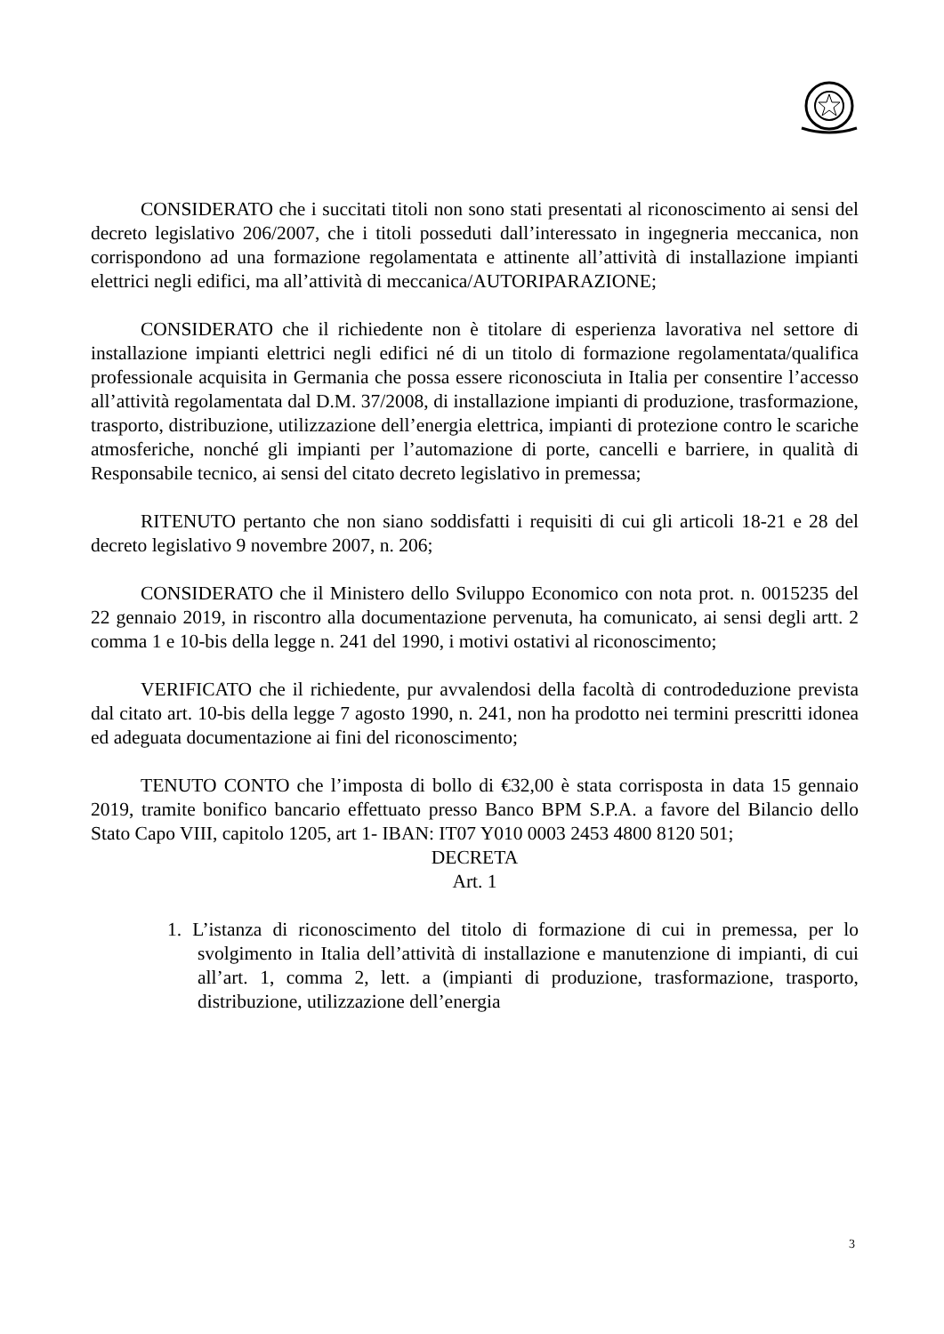CONSIDERATO che i succitati titoli non sono stati presentati al riconoscimento ai sensi del decreto legislativo 206/2007, che i titoli posseduti dall’interessato in ingegneria meccanica, non corrispondono ad una formazione regolamentata e attinente all’attività di installazione impianti elettrici negli edifici, ma all’attività di meccanica/AUTORIPARAZIONE;
CONSIDERATO che il richiedente non è titolare di esperienza lavorativa nel settore di installazione impianti elettrici negli edifici né di un titolo di formazione regolamentata/qualifica professionale acquisita in Germania che possa essere riconosciuta in Italia per consentire l’accesso all’attività regolamentata dal D.M. 37/2008, di installazione impianti di produzione, trasformazione, trasporto, distribuzione, utilizzazione dell’energia elettrica, impianti di protezione contro le scariche atmosferiche, nonché gli impianti per l’automazione di porte, cancelli e barriere, in qualità di Responsabile tecnico, ai sensi del citato decreto legislativo in premessa;
RITENUTO pertanto che non siano soddisfatti i requisiti di cui gli articoli 18-21 e 28 del decreto legislativo 9 novembre 2007, n. 206;
CONSIDERATO che il Ministero dello Sviluppo Economico con nota prot. n. 0015235 del 22 gennaio 2019, in riscontro alla documentazione pervenuta, ha comunicato, ai sensi degli artt. 2 comma 1 e 10-bis della legge n. 241 del 1990, i motivi ostativi al riconoscimento;
VERIFICATO che il richiedente, pur avvalendosi della facoltà di controdeduzione prevista dal citato art. 10-bis della legge 7 agosto 1990, n. 241, non ha prodotto nei termini prescritti idonea ed adeguata documentazione ai fini del riconoscimento;
TENUTO CONTO che l’imposta di bollo di €32,00 è stata corrisposta in data 15 gennaio 2019, tramite bonifico bancario effettuato presso Banco BPM S.P.A. a favore del Bilancio dello Stato Capo VIII, capitolo 1205, art 1- IBAN: IT07 Y010 0003 2453 4800 8120 501;
DECRETA
Art. 1
1. L’istanza di riconoscimento del titolo di formazione di cui in premessa, per lo svolgimento in Italia dell’attività di installazione e manutenzione di impianti, di cui all’art. 1, comma 2, lett. a (impianti di produzione, trasformazione, trasporto, distribuzione, utilizzazione dell’energia
3